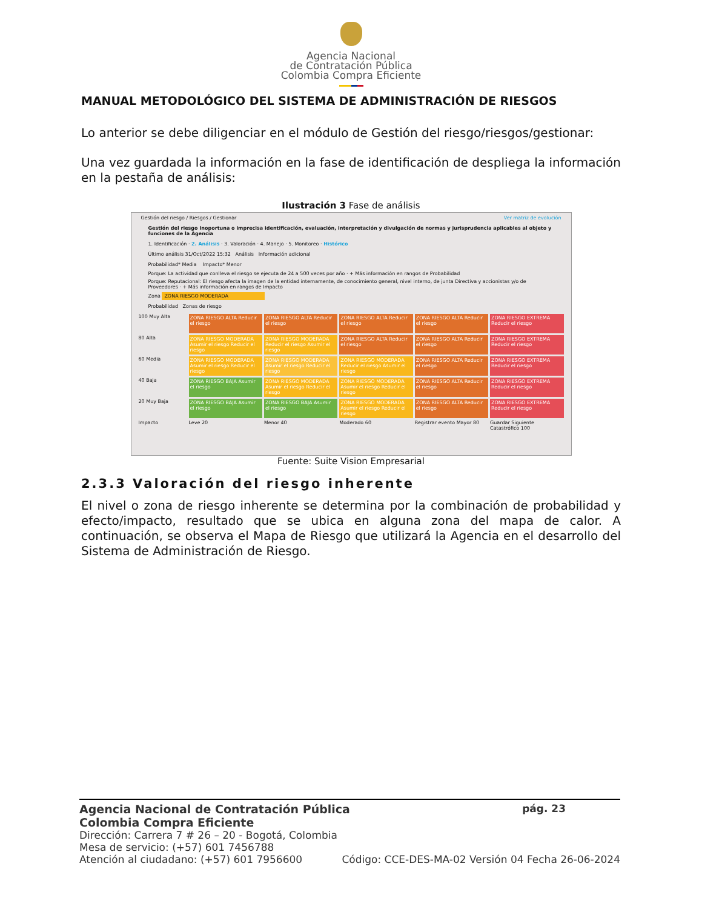Agencia Nacional
de Contratación Pública
Colombia Compra Eficiente
MANUAL METODOLÓGICO DEL SISTEMA DE ADMINISTRACIÓN DE RIESGOS
Lo anterior se debe diligenciar en el módulo de Gestión del riesgo/riesgos/gestionar:
Una vez guardada la información en la fase de identificación de despliega la información en la pestaña de análisis:
Ilustración 3 Fase de análisis
Gestión del riesgo / Riesgos / Gestionar Ver matriz de evolución
Gestión del riesgo Inoportuna o imprecisa identificación, evaluación, interpretación y divulgación de normas y jurisprudencia aplicables al objeto y funciones de la Agencia
1. Identificación · 2. Análisis · 3. Valoración · 4. Manejo · 5. Monitoreo · Histórico
Último análisis 31/Oct/2022 15:32 Análisis Información adicional
Probabilidad* Media Impacto* Menor
Porque: La actividad que conlleva el riesgo se ejecuta de 24 a 500 veces por año · + Más información en rangos de Probabilidad
Porque: Reputacional: El riesgo afecta la imagen de la entidad internamente, de conocimiento general, nivel interno, de junta Directiva y accionistas y/o de Proveedores · + Más información en rangos de Impacto
Zona ZONA RIESGO MODERADA
Probabilidad Zonas de riesgo
100 Muy Alta
ZONA RIESGO ALTA Reducir el riesgo
ZONA RIESGO ALTA Reducir el riesgo
ZONA RIESGO ALTA Reducir el riesgo
ZONA RIESGO ALTA Reducir el riesgo
ZONA RIESGO EXTREMA Reducir el riesgo
80 Alta
ZONA RIESGO MODERADA Asumir el riesgo Reducir el riesgo
ZONA RIESGO MODERADA Reducir el riesgo Asumir el riesgo
ZONA RIESGO ALTA Reducir el riesgo
ZONA RIESGO ALTA Reducir el riesgo
ZONA RIESGO EXTREMA Reducir el riesgo
60 Media
ZONA RIESGO MODERADA Asumir el riesgo Reducir el riesgo
ZONA RIESGO MODERADA Asumir el riesgo Reducir el riesgo
ZONA RIESGO MODERADA Reducir el riesgo Asumir el riesgo
ZONA RIESGO ALTA Reducir el riesgo
ZONA RIESGO EXTREMA Reducir el riesgo
40 Baja
ZONA RIESGO BAJA Asumir el riesgo
ZONA RIESGO MODERADA Asumir el riesgo Reducir el riesgo
ZONA RIESGO MODERADA Asumir el riesgo Reducir el riesgo
ZONA RIESGO ALTA Reducir el riesgo
ZONA RIESGO EXTREMA Reducir el riesgo
20 Muy Baja
ZONA RIESGO BAJA Asumir el riesgo
ZONA RIESGO BAJA Asumir el riesgo
ZONA RIESGO MODERADA Asumir el riesgo Reducir el riesgo
ZONA RIESGO ALTA Reducir el riesgo
ZONA RIESGO EXTREMA Reducir el riesgo
Impacto
Leve 20
Menor 40
Moderado 60
Registrar evento Mayor 80
Guardar Siguiente Catastrófico 100
Fuente: Suite Vision Empresarial
2.3.3 Valoración del riesgo inherente
El nivel o zona de riesgo inherente se determina por la combinación de probabilidad y efecto/impacto, resultado que se ubica en alguna zona del mapa de calor. A continuación, se observa el Mapa de Riesgo que utilizará la Agencia en el desarrollo del Sistema de Administración de Riesgo.
Agencia Nacional de Contratación Pública pág. 23
Colombia Compra Eficiente
Dirección: Carrera 7 # 26 – 20 - Bogotá, Colombia
Mesa de servicio: (+57) 601 7456788
Atención al ciudadano: (+57) 601 7956600 Código: CCE-DES-MA-02 Versión 04 Fecha 26-06-2024